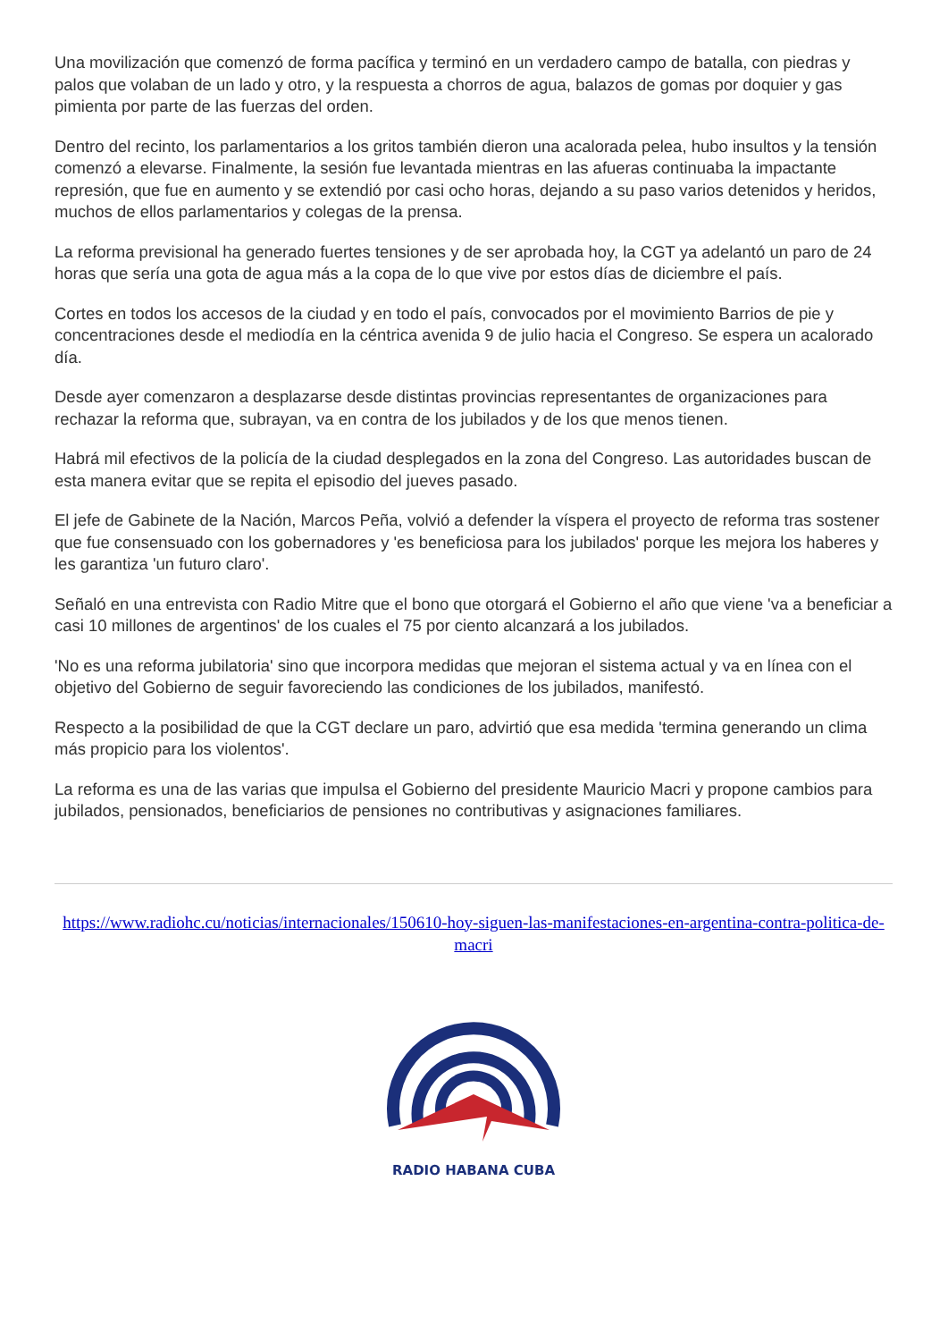Una movilización que comenzó de forma pacífica y terminó en un verdadero campo de batalla, con piedras y palos que volaban de un lado y otro, y la respuesta a chorros de agua, balazos de gomas por doquier y gas pimienta por parte de las fuerzas del orden.
Dentro del recinto, los parlamentarios a los gritos también dieron una acalorada pelea, hubo insultos y la tensión comenzó a elevarse. Finalmente, la sesión fue levantada mientras en las afueras continuaba la impactante represión, que fue en aumento y se extendió por casi ocho horas, dejando a su paso varios detenidos y heridos, muchos de ellos parlamentarios y colegas de la prensa.
La reforma previsional ha generado fuertes tensiones y de ser aprobada hoy, la CGT ya adelantó un paro de 24 horas que sería una gota de agua más a la copa de lo que vive por estos días de diciembre el país.
Cortes en todos los accesos de la ciudad y en todo el país, convocados por el movimiento Barrios de pie y concentraciones desde el mediodía en la céntrica avenida 9 de julio hacia el Congreso. Se espera un acalorado día.
Desde ayer comenzaron a desplazarse desde distintas provincias representantes de organizaciones para rechazar la reforma que, subrayan, va en contra de los jubilados y de los que menos tienen.
Habrá mil efectivos de la policía de la ciudad desplegados en la zona del Congreso. Las autoridades buscan de esta manera evitar que se repita el episodio del jueves pasado.
El jefe de Gabinete de la Nación, Marcos Peña, volvió a defender la víspera el proyecto de reforma tras sostener que fue consensuado con los gobernadores y 'es beneficiosa para los jubilados' porque les mejora los haberes y les garantiza 'un futuro claro'.
Señaló en una entrevista con Radio Mitre que el bono que otorgará el Gobierno el año que viene 'va a beneficiar a casi 10 millones de argentinos' de los cuales el 75 por ciento alcanzará a los jubilados.
'No es una reforma jubilatoria' sino que incorpora medidas que mejoran el sistema actual y va en línea con el objetivo del Gobierno de seguir favoreciendo las condiciones de los jubilados, manifestó.
Respecto a la posibilidad de que la CGT declare un paro, advirtió que esa medida 'termina generando un clima más propicio para los violentos'.
La reforma es una de las varias que impulsa el Gobierno del presidente Mauricio Macri y propone cambios para jubilados, pensionados, beneficiarios de pensiones no contributivas y asignaciones familiares.
https://www.radiohc.cu/noticias/internacionales/150610-hoy-siguen-las-manifestaciones-en-argentina-contra-politica-de-macri
RADIO HABANA CUBA